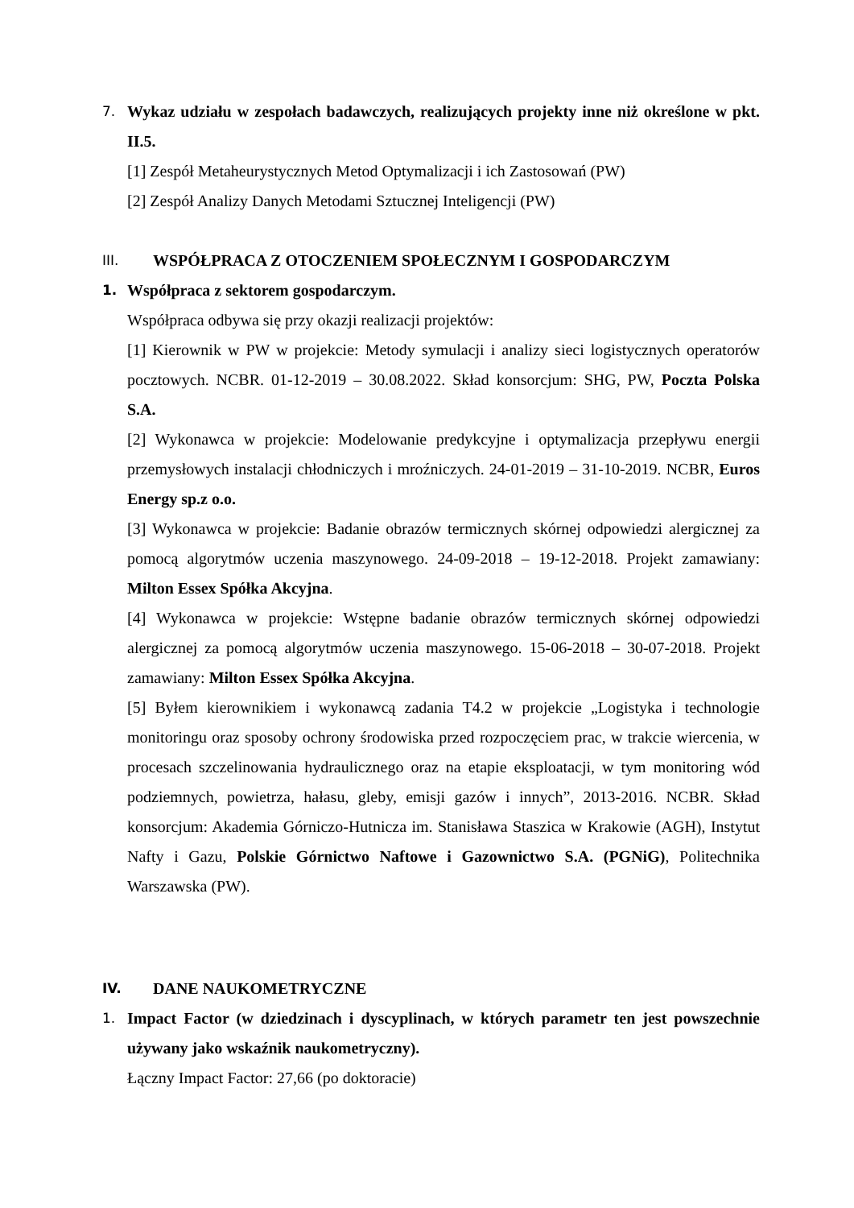7. Wykaz udziału w zespołach badawczych, realizujących projekty inne niż określone w pkt. II.5.
[1] Zespół Metaheurystycznych Metod Optymalizacji i ich Zastosowań (PW)
[2] Zespół Analizy Danych Metodami Sztucznej Inteligencji (PW)
III. WSPÓŁPRACA Z OTOCZENIEM SPOŁECZNYM I GOSPODARCZYM
1. Współpraca z sektorem gospodarczym.
Współpraca odbywa się przy okazji realizacji projektów:
[1] Kierownik w PW w projekcie: Metody symulacji i analizy sieci logistycznych operatorów pocztowych. NCBR. 01-12-2019 – 30.08.2022. Skład konsorcjum: SHG, PW, Poczta Polska S.A.
[2] Wykonawca w projekcie: Modelowanie predykcyjne i optymalizacja przepływu energii przemysłowych instalacji chłodniczych i mroźniczych. 24-01-2019 – 31-10-2019. NCBR, Euros Energy sp.z o.o.
[3] Wykonawca w projekcie: Badanie obrazów termicznych skórnej odpowiedzi alergicznej za pomocą algorytmów uczenia maszynowego. 24-09-2018 – 19-12-2018. Projekt zamawiany: Milton Essex Spółka Akcyjna.
[4] Wykonawca w projekcie: Wstępne badanie obrazów termicznych skórnej odpowiedzi alergicznej za pomocą algorytmów uczenia maszynowego. 15-06-2018 – 30-07-2018. Projekt zamawiany: Milton Essex Spółka Akcyjna.
[5] Byłem kierownikiem i wykonawcą zadania T4.2 w projekcie „Logistyka i technologie monitoringu oraz sposoby ochrony środowiska przed rozpoczęciem prac, w trakcie wiercenia, w procesach szczelinowania hydraulicznego oraz na etapie eksploatacji, w tym monitoring wód podziemnych, powietrza, hałasu, gleby, emisji gazów i innych”, 2013-2016. NCBR. Skład konsorcjum: Akademia Górniczo-Hutnicza im. Stanisława Staszica w Krakowie (AGH), Instytut Nafty i Gazu, Polskie Górnictwo Naftowe i Gazownictwo S.A. (PGNiG), Politechnika Warszawska (PW).
IV. DANE NAUKOMETRYCZNE
1. Impact Factor (w dziedzinach i dyscyplinach, w których parametr ten jest powszechnie używany jako wskaźnik naukometryczny).
Łączny Impact Factor: 27,66 (po doktoracie)